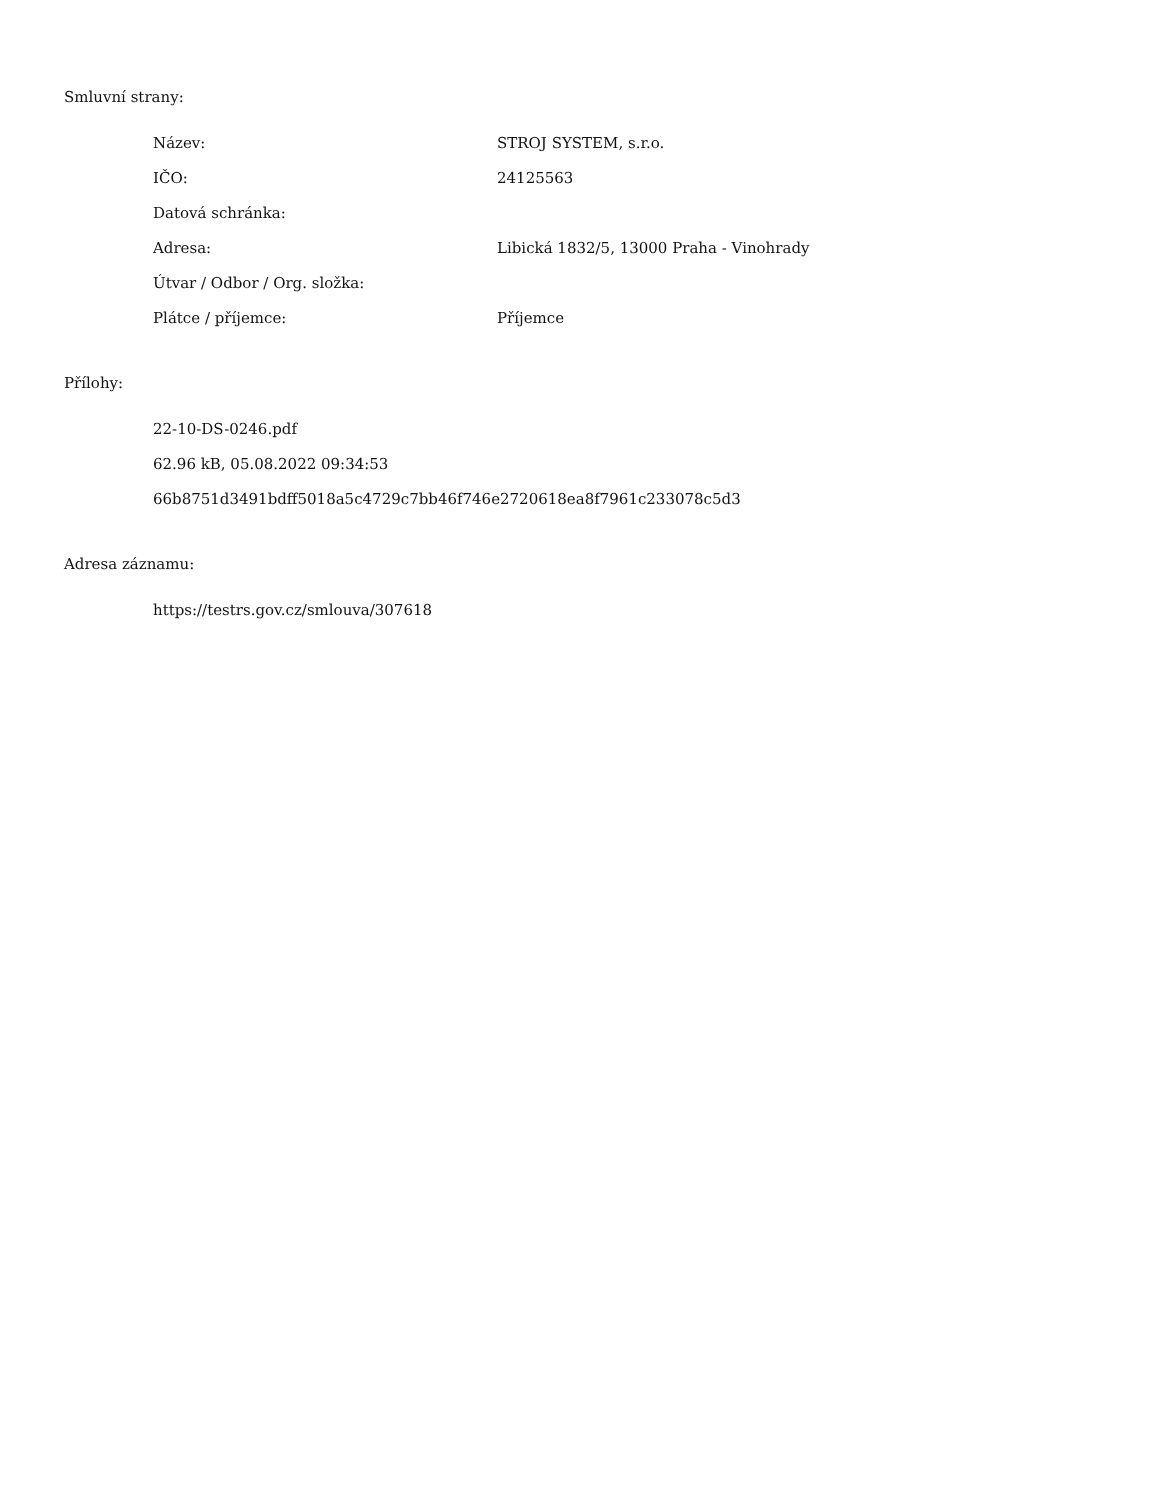Smluvní strany:
| Název: | STROJ SYSTEM, s.r.o. |
| IČO: | 24125563 |
| Datová schránka: | |
| Adresa: | Libická 1832/5, 13000 Praha - Vinohrady |
| Útvar / Odbor / Org. složka: | |
| Plátce / příjemce: | Příjemce |
Přílohy:
22-10-DS-0246.pdf
62.96 kB, 05.08.2022 09:34:53
66b8751d3491bdff5018a5c4729c7bb46f746e2720618ea8f7961c233078c5d3
Adresa záznamu:
https://testrs.gov.cz/smlouva/307618